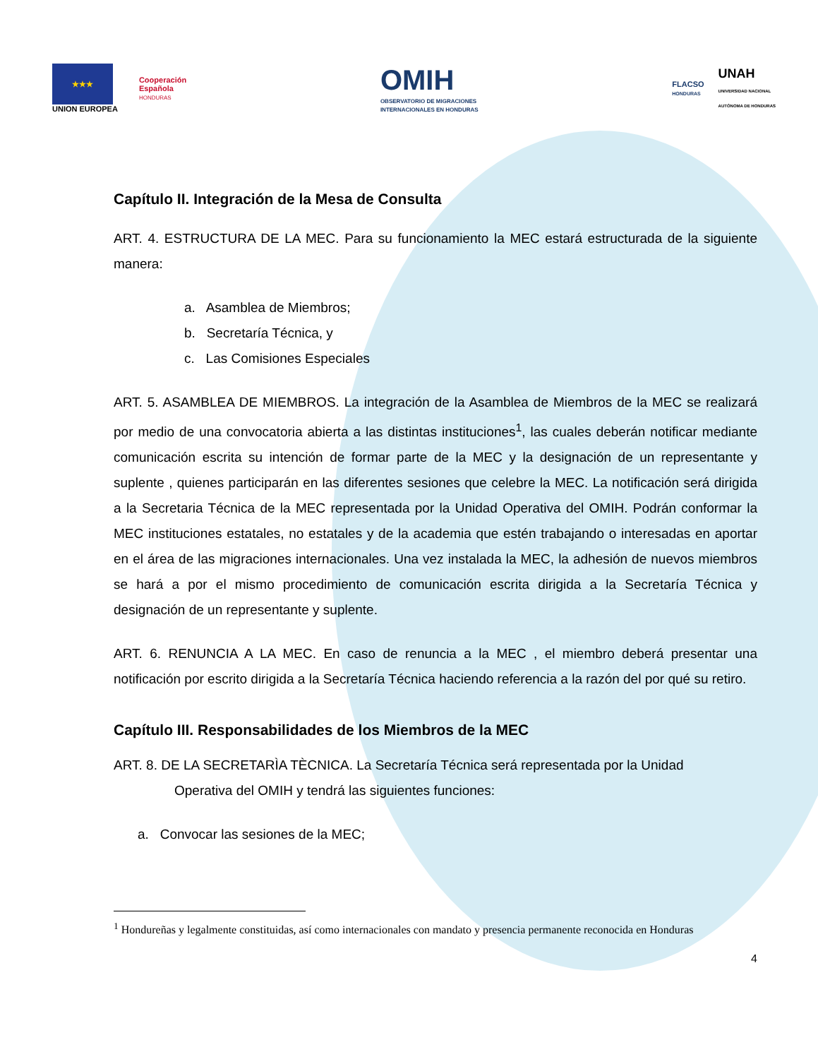★★★
UNION EUROPEA
Cooperación
Española
HONDURAS
OMIH
OBSERVATORIO DE MIGRACIONES
INTERNACIONALES EN HONDURAS
FLACSO
HONDURAS
UNAH
UNIVERSIDAD NACIONAL
AUTÓNOMA DE HONDURAS
Capítulo II. Integración de la Mesa de Consulta
ART. 4. ESTRUCTURA DE LA MEC. Para su funcionamiento la MEC estará estructurada de la siguiente manera:
a. Asamblea de Miembros;
b. Secretaría Técnica, y
c. Las Comisiones Especiales
ART. 5. ASAMBLEA DE MIEMBROS. La integración de la Asamblea de Miembros de la MEC se realizará por medio de una convocatoria abierta a las distintas instituciones<sup>1</sup>, las cuales deberán notificar mediante comunicación escrita su intención de formar parte de la MEC y la designación de un representante y suplente , quienes participarán en las diferentes sesiones que celebre la MEC. La notificación será dirigida a la Secretaria Técnica de la MEC representada por la Unidad Operativa del OMIH. Podrán conformar la MEC instituciones estatales, no estatales y de la academia que estén trabajando o interesadas en aportar en el área de las migraciones internacionales. Una vez instalada la MEC, la adhesión de nuevos miembros se hará a por el mismo procedimiento de comunicación escrita dirigida a la Secretaría Técnica y designación de un representante y suplente.
ART. 6. RENUNCIA A LA MEC. En caso de renuncia a la MEC , el miembro deberá presentar una notificación por escrito dirigida a la Secretaría Técnica haciendo referencia a la razón del por qué su retiro.
Capítulo III. Responsabilidades de los Miembros de la MEC
ART. 8. DE LA SECRETARÌA TÈCNICA. La Secretaría Técnica será representada por la Unidad
Operativa del OMIH y tendrá las siguientes funciones:
a. Convocar las sesiones de la MEC;
<sup>1</sup> Hondureñas y legalmente constituidas, así como internacionales con mandato y presencia permanente reconocida en Honduras
4